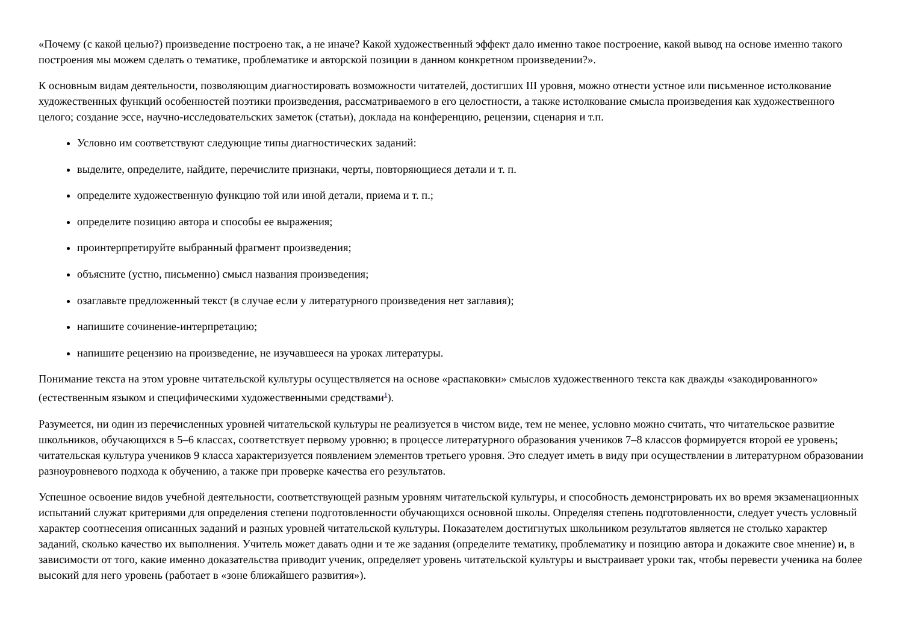«Почему (с какой целью?) произведение построено так, а не иначе? Какой художественный эффект дало именно такое построение, какой вывод на основе именно такого построения мы можем сделать о тематике, проблематике и авторской позиции в данном конкретном произведении?».
К основным видам деятельности, позволяющим диагностировать возможности читателей, достигших III уровня, можно отнести устное или письменное истолкование художественных функций особенностей поэтики произведения, рассматриваемого в его целостности, а также истолкование смысла произведения как художественного целого; создание эссе, научно-исследовательских заметок (статьи), доклада на конференцию, рецензии, сценария и т.п.
Условно им соответствуют следующие типы диагностических заданий:
выделите, определите, найдите, перечислите признаки, черты, повторяющиеся детали и т. п.
определите художественную функцию той или иной детали, приема и т. п.;
определите позицию автора и способы ее выражения;
проинтерпретируйте выбранный фрагмент произведения;
объясните (устно, письменно) смысл названия произведения;
озаглавьте предложенный текст (в случае если у литературного произведения нет заглавия);
напишите сочинение-интерпретацию;
напишите рецензию на произведение, не изучавшееся на уроках литературы.
Понимание текста на этом уровне читательской культуры осуществляется на основе «распаковки» смыслов художественного текста как дважды «закодированного» (естественным языком и специфическими художественными средствами<sup>1</sup>).
Разумеется, ни один из перечисленных уровней читательской культуры не реализуется в чистом виде, тем не менее, условно можно считать, что читательское развитие школьников, обучающихся в 5–6 классах, соответствует первому уровню; в процессе литературного образования учеников 7–8 классов формируется второй ее уровень; читательская культура учеников 9 класса характеризуется появлением элементов третьего уровня. Это следует иметь в виду при осуществлении в литературном образовании разноуровневого подхода к обучению, а также при проверке качества его результатов.
Успешное освоение видов учебной деятельности, соответствующей разным уровням читательской культуры, и способность демонстрировать их во время экзаменационных испытаний служат критериями для определения степени подготовленности обучающихся основной школы. Определяя степень подготовленности, следует учесть условный характер соотнесения описанных заданий и разных уровней читательской культуры. Показателем достигнутых школьником результатов является не столько характер заданий, сколько качество их выполнения. Учитель может давать одни и те же задания (определите тематику, проблематику и позицию автора и докажите свое мнение) и, в зависимости от того, какие именно доказательства приводит ученик, определяет уровень читательской культуры и выстраивает уроки так, чтобы перевести ученика на более высокий для него уровень (работает в «зоне ближайшего развития»).